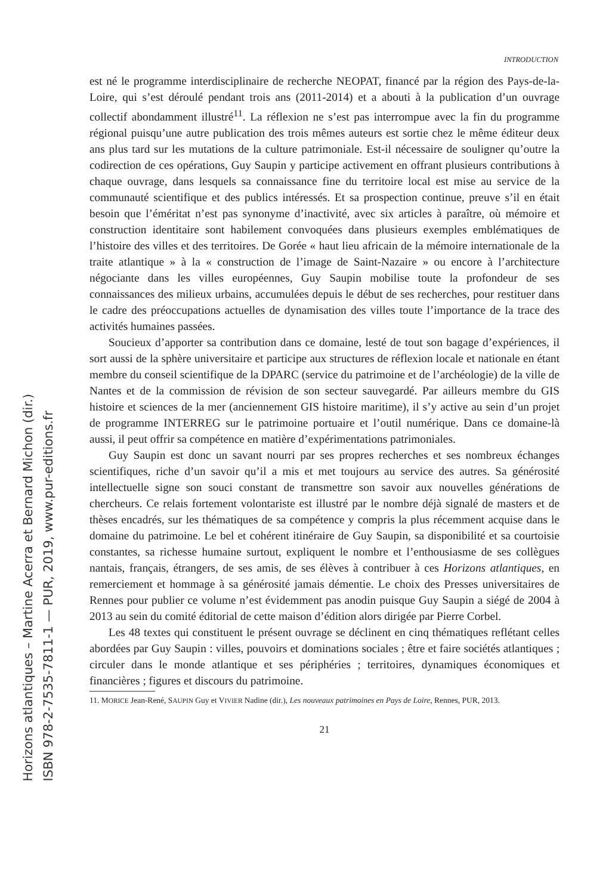Horizons atlantiques – Martine Acerra et Bernard Michon (dir.)
ISBN 978-2-7535-7811-1 — PUR, 2019, www.pur-editions.fr
INTRODUCTION
est né le programme interdisciplinaire de recherche NEOPAT, financé par la région des Pays-de-la-Loire, qui s’est déroulé pendant trois ans (2011-2014) et a abouti à la publication d’un ouvrage collectif abondamment illustré<sup>11</sup>. La réflexion ne s’est pas interrompue avec la fin du programme régional puisqu’une autre publication des trois mêmes auteurs est sortie chez le même éditeur deux ans plus tard sur les mutations de la culture patrimoniale. Est-il nécessaire de souligner qu’outre la codirection de ces opérations, Guy Saupin y participe activement en offrant plusieurs contributions à chaque ouvrage, dans lesquels sa connaissance fine du territoire local est mise au service de la communauté scientifique et des publics intéressés. Et sa prospection continue, preuve s’il en était besoin que l’éméritat n’est pas synonyme d’inactivité, avec six articles à paraître, où mémoire et construction identitaire sont habilement convoquées dans plusieurs exemples emblématiques de l’histoire des villes et des territoires. De Gorée « haut lieu africain de la mémoire internationale de la traite atlantique » à la « construction de l’image de Saint-Nazaire » ou encore à l’architecture négociante dans les villes européennes, Guy Saupin mobilise toute la profondeur de ses connaissances des milieux urbains, accumulées depuis le début de ses recherches, pour restituer dans le cadre des préoccupations actuelles de dynamisation des villes toute l’importance de la trace des activités humaines passées.
Soucieux d’apporter sa contribution dans ce domaine, lesté de tout son bagage d’expériences, il sort aussi de la sphère universitaire et participe aux structures de réflexion locale et nationale en étant membre du conseil scientifique de la DPARC (service du patrimoine et de l’archéologie) de la ville de Nantes et de la commission de révision de son secteur sauvegardé. Par ailleurs membre du GIS histoire et sciences de la mer (anciennement GIS histoire maritime), il s’y active au sein d’un projet de programme INTERREG sur le patrimoine portuaire et l’outil numérique. Dans ce domaine-là aussi, il peut offrir sa compétence en matière d’expérimentations patrimoniales.
Guy Saupin est donc un savant nourri par ses propres recherches et ses nombreux échanges scientifiques, riche d’un savoir qu’il a mis et met toujours au service des autres. Sa générosité intellectuelle signe son souci constant de transmettre son savoir aux nouvelles générations de chercheurs. Ce relais fortement volontariste est illustré par le nombre déjà signalé de masters et de thèses encadrés, sur les thématiques de sa compétence y compris la plus récemment acquise dans le domaine du patrimoine. Le bel et cohérent itinéraire de Guy Saupin, sa disponibilité et sa courtoisie constantes, sa richesse humaine surtout, expliquent le nombre et l’enthousiasme de ses collègues nantais, français, étrangers, de ses amis, de ses élèves à contribuer à ces Horizons atlantiques, en remerciement et hommage à sa générosité jamais démentie. Le choix des Presses universitaires de Rennes pour publier ce volume n’est évidemment pas anodin puisque Guy Saupin a siégé de 2004 à 2013 au sein du comité éditorial de cette maison d’édition alors dirigée par Pierre Corbel.
Les 48 textes qui constituent le présent ouvrage se déclinent en cinq thématiques reflétant celles abordées par Guy Saupin : villes, pouvoirs et dominations sociales ; être et faire sociétés atlantiques ; circuler dans le monde atlantique et ses périphéries ; territoires, dynamiques économiques et financières ; figures et discours du patrimoine.
11. MORICE Jean-René, SAUPIN Guy et VIVIER Nadine (dir.), Les nouveaux patrimoines en Pays de Loire, Rennes, PUR, 2013.
21